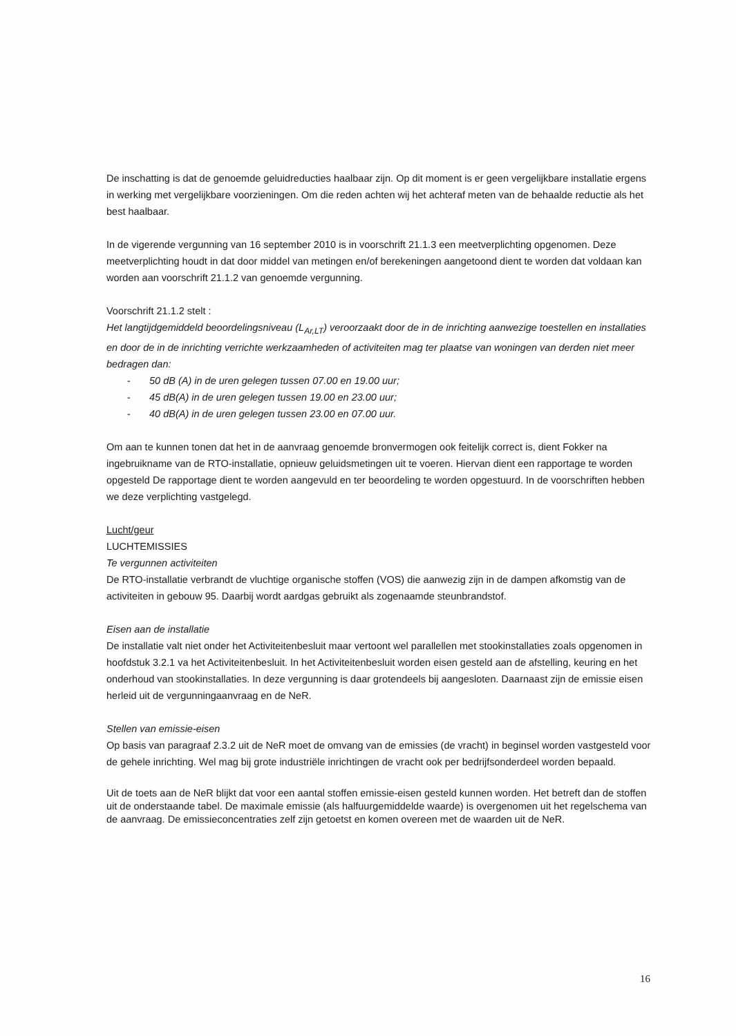De inschatting is dat de genoemde geluidreducties haalbaar zijn. Op dit moment is er geen vergelijkbare installatie ergens in werking met vergelijkbare voorzieningen. Om die reden achten wij het achteraf meten van de behaalde reductie als het best haalbaar.
In de vigerende vergunning van 16 september 2010 is in voorschrift 21.1.3 een meetverplichting opgenomen. Deze meetverplichting houdt in dat door middel van metingen en/of berekeningen aangetoond dient te worden dat voldaan kan worden aan voorschrift 21.1.2 van genoemde vergunning.
Voorschrift 21.1.2 stelt :
Het langtijdgemiddeld beoordelingsniveau (L<sub>Ar,LT</sub>) veroorzaakt door de in de inrichting aanwezige toestellen en installaties en door de in de inrichting verrichte werkzaamheden of activiteiten mag ter plaatse van woningen van derden niet meer bedragen dan:
- 50 dB (A) in de uren gelegen tussen 07.00 en 19.00 uur;
- 45 dB(A) in de uren gelegen tussen 19.00 en 23.00 uur;
- 40 dB(A) in de uren gelegen tussen 23.00 en 07.00 uur.
Om aan te kunnen tonen dat het in de aanvraag genoemde bronvermogen ook feitelijk correct is, dient Fokker na ingebruikname van de RTO-installatie, opnieuw geluidsmetingen uit te voeren. Hiervan dient een rapportage te worden opgesteld De rapportage dient te worden aangevuld en ter beoordeling te worden opgestuurd. In de voorschriften hebben we deze verplichting vastgelegd.
Lucht/geur
LUCHTEMISSIES
Te vergunnen activiteiten
De RTO-installatie verbrandt de vluchtige organische stoffen (VOS) die aanwezig zijn in de dampen afkomstig van de activiteiten in gebouw 95. Daarbij wordt aardgas gebruikt als zogenaamde steunbrandstof.
Eisen aan de installatie
De installatie valt niet onder het Activiteitenbesluit maar vertoont wel parallellen met stookinstallaties zoals opgenomen in hoofdstuk 3.2.1 va het Activiteitenbesluit. In het Activiteitenbesluit worden eisen gesteld aan de afstelling, keuring en het onderhoud van stookinstallaties. In deze vergunning is daar grotendeels bij aangesloten. Daarnaast zijn de emissie eisen herleid uit de vergunningaanvraag en de NeR.
Stellen van emissie-eisen
Op basis van paragraaf 2.3.2 uit de NeR moet de omvang van de emissies (de vracht) in beginsel worden vastgesteld voor de gehele inrichting. Wel mag bij grote industriële inrichtingen de vracht ook per bedrijfsonderdeel worden bepaald.
Uit de toets aan de NeR blijkt dat voor een aantal stoffen emissie-eisen gesteld kunnen worden. Het betreft dan de stoffen uit de onderstaande tabel. De maximale emissie (als halfuurgemiddelde waarde) is overgenomen uit het regelschema van de aanvraag. De emissieconcentraties zelf zijn getoetst en komen overeen met de waarden uit de NeR.
16